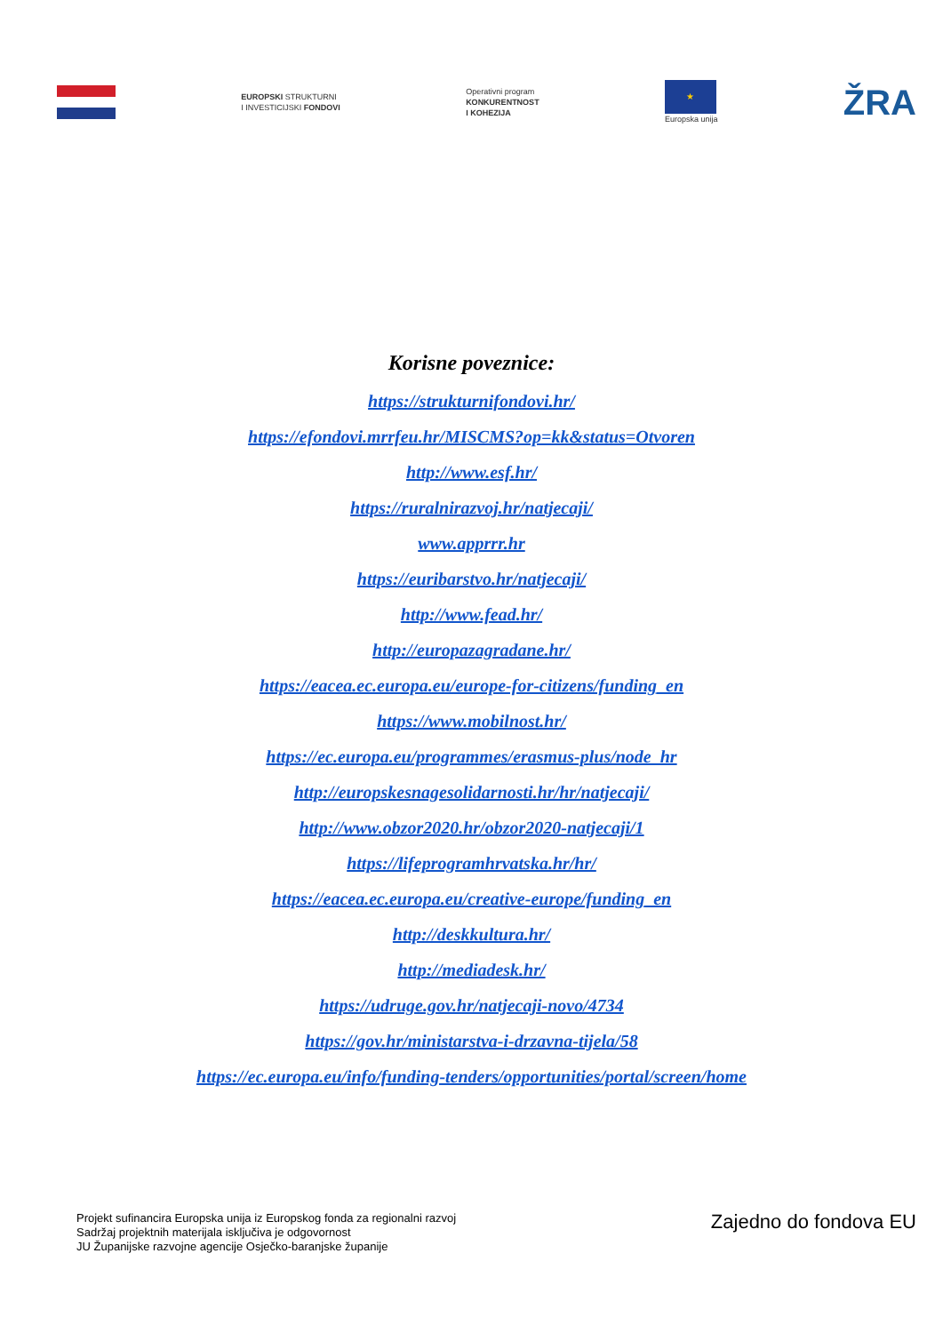EUROPSKI STRUKTURNI
I INVESTICIJSKI FONDOVI
Operativni program
KONKURENTNOST
I KOHEZIJA
★
Europska unija
ŽRA
Korisne poveznice:
https://strukturnifondovi.hr/
https://efondovi.mrrfeu.hr/MISCMS?op=kk&status=Otvoren
http://www.esf.hr/
https://ruralnirazvoj.hr/natjecaji/
www.apprrr.hr
https://euribarstvo.hr/natjecaji/
http://www.fead.hr/
http://europazagradane.hr/
https://eacea.ec.europa.eu/europe-for-citizens/funding_en
https://www.mobilnost.hr/
https://ec.europa.eu/programmes/erasmus-plus/node_hr
http://europskesnagesolidarnosti.hr/hr/natjecaji/
http://www.obzor2020.hr/obzor2020-natjecaji/1
https://lifeprogramhrvatska.hr/hr/
https://eacea.ec.europa.eu/creative-europe/funding_en
http://deskkultura.hr/
http://mediadesk.hr/
https://udruge.gov.hr/natjecaji-novo/4734
https://gov.hr/ministarstva-i-drzavna-tijela/58
https://ec.europa.eu/info/funding-tenders/opportunities/portal/screen/home
Projekt sufinancira Europska unija iz Europskog fonda za regionalni razvoj
Sadržaj projektnih materijala isključiva je odgovornost
JU Županijske razvojne agencije Osječko-baranjske županije
Zajedno do fondova EU